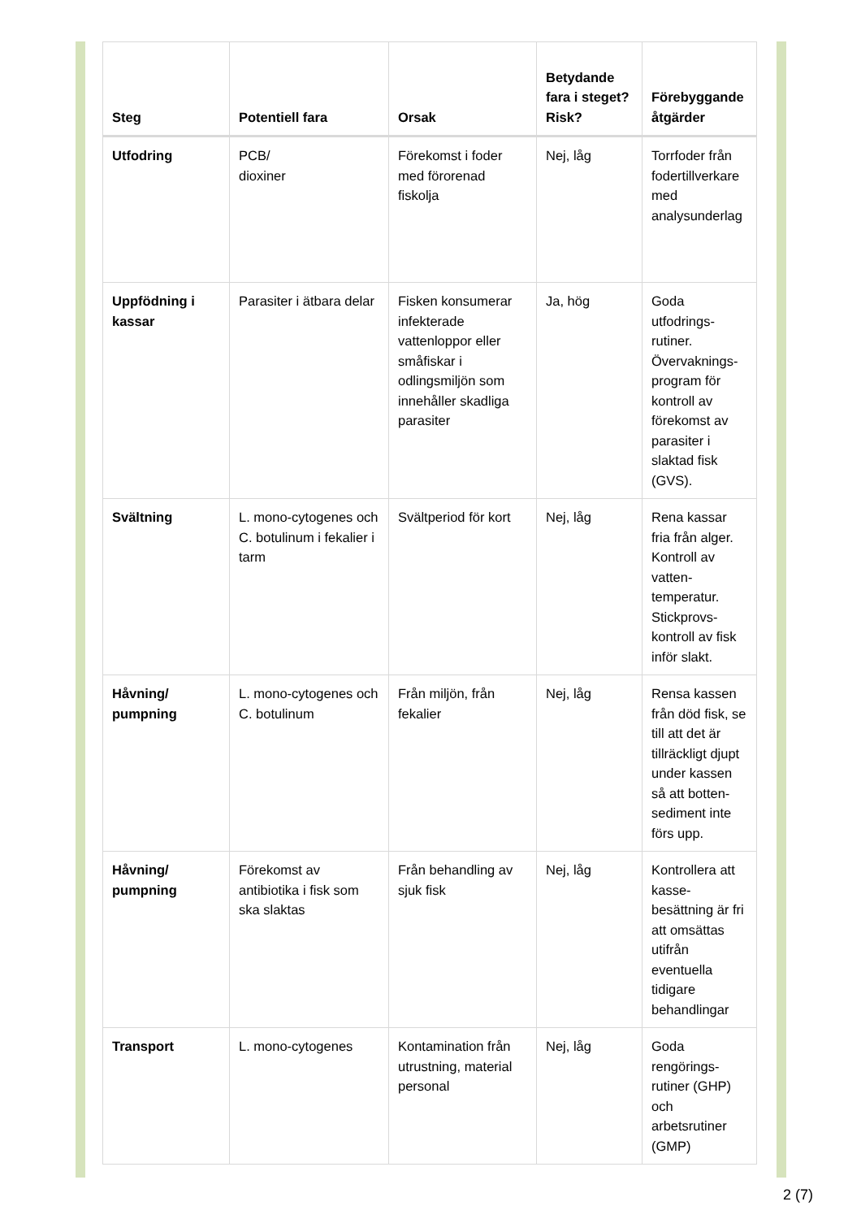| Steg | Potentiell fara | Orsak | Betydande fara i steget? Risk? | Förebyggande åtgärder |
| --- | --- | --- | --- | --- |
| Utfodring | PCB/ dioxiner | Förekomst i foder med förorenad fiskolja | Nej, låg | Torrfoder från fodertillverkare med analysunderlag |
| Uppfödning i kassar | Parasiter i ätbara delar | Fisken konsumerar infekterade vattenloppor eller småfiskar i odlingsmiljön som innehåller skadliga parasiter | Ja, hög | Goda utfodrings-rutiner. Övervaknings-program för kontroll av förekomst av parasiter i slaktad fisk (GVS). |
| Svältning | L. mono-cytogenes och C. botulinum i fekalier i tarm | Svältperiod för kort | Nej, låg | Rena kassar fria från alger. Kontroll av vatten-temperatur. Stickprovs-kontroll av fisk inför slakt. |
| Håvning/ pumpning | L. mono-cytogenes och C. botulinum | Från miljön, från fekalier | Nej, låg | Rensa kassen från död fisk, se till att det är tillräckligt djupt under kassen så att botten-sediment inte förs upp. |
| Håvning/ pumpning | Förekomst av antibiotika i fisk som ska slaktas | Från behandling av sjuk fisk | Nej, låg | Kontrollera att kasse-besättning är fri att omsättas utifrån eventuella tidigare behandlingar |
| Transport | L. mono-cytogenes | Kontamination från utrustning, material personal | Nej, låg | Goda rengörings-rutiner (GHP) och arbetsrutiner (GMP) |
2 (7)